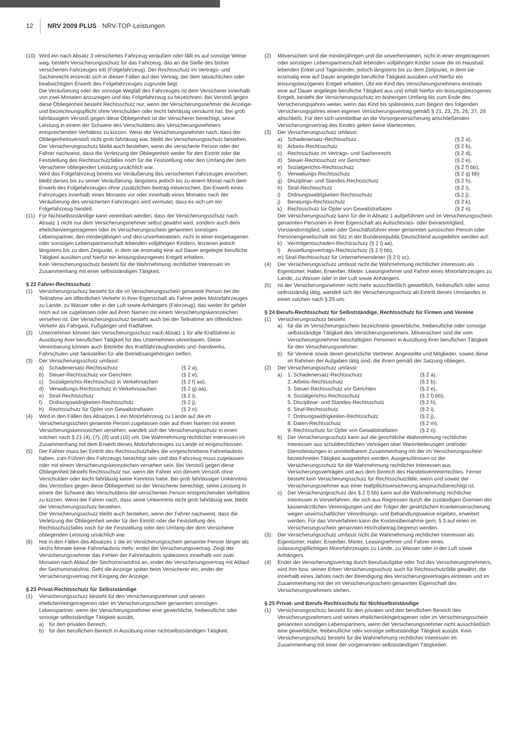12 NRV 2009 PLUS · NRV-TOP-Leistungen
(10) Wird ein nach Absatz 3 versichertes Fahrzeug veräußert oder fällt es auf sonstige Weise weg, besteht Versicherungsschutz für das Fahrzeug, das an die Stelle des bisher versicherten Fahrzeuges tritt (Folgefahrzeug). Der Rechtsschutz im Vertrags- und Sachenrecht erstreckt sich in diesen Fällen auf den Vertrag, der dem tatsächlichen oder beabsichtigten Erwerb des Folgefahrzeuges zugrunde liegt.
Die Veräußerung oder der sonstige Wegfall des Fahrzeuges ist dem Versicherer innerhalb von zwei Monaten anzuzeigen und das Folgefahrzeug zu bezeichnen. Bei Verstoß gegen diese Obliegenheit besteht Rechtsschutz nur, wenn der Versicherungsnehmer die Anzeige- und Bezeichnungspflicht ohne Verschulden oder leicht fahrlässig versäumt hat. Bei grob fahrlässigem Verstoß gegen diese Obliegenheit ist der Versicherer berechtigt, seine Leistung in einem der Schwere des Verschuldens des Versicherungsnehmers entsprechenden Verhältnis zu kürzen. Weist der Versicherungsnehmer nach, dass der Obliegenheitsverstoß nicht grob fahrlässig war, bleibt der Versicherungsschutz bestehen.
Der Versicherungsschutz bleibt auch bestehen, wenn die versicherte Person oder der Fahrer nachweist, dass die Verletzung der Obliegenheit weder für den Eintritt oder die Feststellung des Rechtsschutzfalles noch für die Feststellung oder den Umfang der dem Versicherer obliegenden Leistung ursächlich war.
Wird das Folgefahrzeug bereits vor Veräußerung des versicherten Fahrzeuges erworben, bleibt dieses bis zu seiner Veräußerung, längstens jedoch bis zu einem Monat nach dem Erwerb des Folgefahrzeuges ohne zusätzlichen Beitrag mitversichert. Bei Erwerb eines Fahrzeuges innerhalb eines Monates vor oder innerhalb eines Monates nach der Veräußerung des versicherten Fahrzeuges wird vermutet, dass es sich um ein Folgefahrzeug handelt.
(11) Für Nichtselbstständige kann vereinbart werden, dass der Versicherungsschutz nach Absatz 1 nicht nur dem Versicherungsnehmer selbst gewährt wird, sondern auch dem ehelichen/eingetragenen oder im Versicherungsschein genannten sonstigen Lebenspartner, den minderjährigen und den unverheirateten, nicht in einer eingetragenen oder sonstigen Lebenspartnerschaft lebenden volljährigen Kindern, letzteren jedoch längstens bis zu dem Zeitpunkt, in dem sie erstmalig eine auf Dauer angelegte berufliche Tätigkeit ausüben und hierfür ein leistungsbezogenes Entgelt erhalten.
Kein Versicherungsschutz besteht für die Wahrnehmung rechtlicher Interessen im Zusammenhang mit einer selbstständigen Tätigkeit.
§ 22 Fahrer-Rechtsschutz
(1) Versicherungsschutz besteht für die im Versicherungsschein genannte Person bei der Teilnahme am öffentlichen Verkehr in ihrer Eigenschaft als Fahrer jedes Motorfahrzeuges zu Lande, zu Wasser oder in der Luft sowie Anhängers (Fahrzeug), das weder ihr gehört noch auf sie zugelassen oder auf ihren Namen mit einem Versicherungskennzeichen versehen ist. Der Versicherungsschutz besteht auch bei der Teilnahme am öffentlichen Verkehr als Fahrgast, Fußgänger und Radfahrer.
(2) Unternehmen können den Versicherungsschutz nach Absatz 1 für alle Kraftfahrer in Ausübung ihrer beruflichen Tätigkeit für das Unternehmen vereinbaren. Diese Vereinbarung können auch Betriebe des Kraftfahrzeughandels und -handwerks, Fahrschulen und Tankstellen für alle Betriebsangehörigen treffen.
(3) Der Versicherungsschutz umfasst:
| a) | Schadenersatz-Rechtsschutz | (§ 2 a), |
| b) | Steuer-Rechtsschutz vor Gerichten | (§ 2 e), |
| c) | Sozialgerichts-Rechtsschutz in Verkehrsachen | (§ 2 f) aa), |
| d) | Verwaltungs-Rechtsschutz in Verkehrssachen | (§ 2 g) aa), |
| e) | Straf-Rechtsschutz | (§ 2 i), |
| f) | Ordnungswidrigkeiten-Rechtsschutz | (§ 2 j), |
| h) | Rechtsschutz für Opfer von Gewaltstraftaten | (§ 2 n). |
(4) Wird in den Fällen des Absatzes 1 ein Motorfahrzeug zu Lande auf die im Versicherungsschein genannte Person zugelassen oder auf ihren Namen mit einem Versicherungskennzeichen versehen, wandelt sich der Versicherungsschutz in einen solchen nach § 21 (4), (7), (8) und (10) um. Die Wahrnehmung rechtlicher Interessen im Zusammenhang mit dem Erwerb dieses Motorfahrzeuges zu Lande ist eingeschlossen.
(5) Der Fahrer muss bei Eintritt des Rechtsschutzfalles die vorgeschriebene Fahrerlaubnis haben, zum Führen des Fahrzeugs berechtigt sein und das Fahrzeug muss zugelassen oder mit einem Versicherungskennzeichen versehen sein. Bei Verstoß gegen diese Obliegenheit besteht Rechtsschutz nur, wenn der Fahrer von diesem Verstoß ohne Verschulden oder leicht fahrlässig keine Kenntnis hatte. Bei grob fahrlässiger Unkenntnis des Verstoßes gegen diese Obliegenheit ist der Versicherer berechtigt, seine Leistung in einem der Schwere des Verschuldens der versicherten Person entsprechenden Verhältnis zu kürzen. Weist der Fahrer nach, dass seine Unkenntnis nicht grob fahrlässig war, bleibt der Versicherungsschutz bestehen.
Der Versicherungsschutz bleibt auch bestehen, wenn der Fahrer nachweist, dass die Verletzung der Obliegenheit weder für den Eintritt oder die Feststellung des Rechtsschutzfalles noch für die Feststellung oder den Umfang der dem Versicherer obliegenden Leistung ursächlich war.
(6) Hat in den Fällen des Absatzes 1 die im Versicherungsschein genannte Person länger als sechs Monate keine Fahrerlaubnis mehr, endet der Versicherungsvertrag. Zeigt der Versicherungsnehmer das Fehlen der Fahrerlaubnis spätestens innerhalb von zwei Monaten nach Ablauf der Sechsmonatsfrist an, endet der Versicherungsvertrag mit Ablauf der Sechsmonatsfrist. Geht die Anzeige später beim Versicherer ein, endet der Versicherungsvertrag mit Eingang der Anzeige.
§ 23 Privat-Rechtsschutz für Selbstständige
(1) Versicherungsschutz besteht für den Versicherungsnehmer und seinen ehelichen/eingetragenen oder im Versicherungsschein genannten sonstigen Lebenspartner, wenn der Versicherungsnehmer eine gewerbliche, freiberufliche oder sonstige selbstständige Tätigkeit ausübt,
a) für den privaten Bereich,
b) für den beruflichen Bereich in Ausübung einer nichtselbstständigen Tätigkeit.
(2) Mitversichert sind die minderjährigen und die unverheirateten, nicht in einer eingetragenen oder sonstigen Lebenspartnerschaft lebenden volljährigen Kinder sowie die im Haushalt lebenden Enkel und Tageskinder, jedoch längstens bis zu dem Zeitpunkt, in dem sie erstmalig eine auf Dauer angelegte berufliche Tätigkeit ausüben und hierfür ein leistungsbezogenes Entgelt erhalten. Übt ein Kind des Versicherungsnehmers erstmals eine auf Dauer angelegte berufliche Tätigkeit aus und erhält hierfür ein leistungsbezogenes Entgelt, besteht der Versicherungsschutz im bisherigen Umfang bis zum Ende des Versicherungsjahres weiter, wenn das Kind bis spätestens zum Beginn des folgenden Versicherungsjahres einen eigenen Versicherungsvertrag gemäß § 21, 23, 25, 26, 27, 28 abschließt. Für den sich unmittelbar an die Vorsorgeversicherung anschließenden Versicherungsvertrag des Kindes gelten keine Wartezeiten.
(3) Der Versicherungsschutz umfasst:
| a) | Schadenersatz-Rechtsschutz | (§ 2 a), |
| b) | Arbeits-Rechtsschutz | (§ 2 b), |
| c) | Rechtsschutz im Vertrags- und Sachenrecht | (§ 2 d), |
| d) | Steuer-Rechtsschutz vor Gerichten | (§ 2 e), |
| e) | Sozialgerichts-Rechtsschutz | (§ 2 f) bb), |
| f) | Verwaltungs-Rechtsschutz | (§ 2 g) bb) |
| g) | Disziplinar- und Standes-Rechtsschutz | (§ 2 h), |
| h) | Straf-Rechtsschutz | (§ 2 i), |
| i) | Ordnungswidrigkeiten-Rechtsschutz | (§ 2 j), |
| j) | Beratungs-Rechtsschutz | (§ 2 k), |
| k) | Rechtsschutz für Opfer von Gewaltstraftaten | (§ 2 n). |
Der Versicherungsschutz kann für die in Absatz 1 aufgeführten und im Versicherungsschein genannten Personen in ihrer Eigenschaft als Aufsichtsrats- oder Beiratsmitglied, Vorstandsmitglied, Leiter oder Geschäftsführer einer genannten juristischen Person oder Personengesellschaft mit Sitz in der Bundesrepublik Deutschland ausgedehnt werden auf:
k) Vermögensschaden-Rechtsschutz (§ 2 l) aa),
l) Anstellungsvertrags-Rechtsschutz (§ 2 l) bb),
m) Straf-Rechtsschutz für Unternehmensleiter (§ 2 l) cc).
(4) Der Versicherungsschutz umfasst nicht die Wahrnehmung rechtlicher Interessen als Eigentümer, Halter, Erwerber, Mieter, Leasingnehmer und Fahrer eines Motorfahrzeuges zu Lande, zu Wasser oder in der Luft sowie Anhängers.
(5) Ist der Versicherungsnehmer nicht mehr ausschließlich gewerblich, freiberuflich oder sonst selbstständig tätig, wandelt sich der Versicherungsschutz ab Eintritt dieses Umstandes in einen solchen nach § 25 um.
§ 24 Berufs-Rechtsschutz für Selbstständige, Rechtsschutz für Firmen und Vereine
(1) Versicherungsschutz besteht
a) für die im Versicherungsschein bezeichnete gewerbliche, freiberufliche oder sonstige selbstständige Tätigkeit des Versicherungsnehmers. Mitversichert sind die vom Versicherungsnehmer beschäftigten Personen in Ausübung ihrer beruflichen Tätigkeit für den Versicherungsnehmer;
b) für Vereine sowie deren gesetzliche Vertreter, Angestellte und Mitglieder, soweit diese im Rahmen der Aufgaben tätig sind, die ihnen gemäß der Satzung obliegen.
(2) Der Versicherungsschutz umfasst:
| a) | 1. Schadenersatz-Rechtsschutz | (§ 2 a), |
| | 2. Arbeits-Rechtsschutz | (§ 2 b), |
| | 3. Steuer-Rechtsschutz vor Gerichten | (§ 2 e), |
| | 4. Sozialgerichts-Rechtsschutz | (§ 2 f) bb), |
| | 5. Disziplinar- und Standes-Rechtsschutz | (§ 2 h), |
| | 6. Straf-Rechtsschutz | (§ 2 i), |
| | 7. Ordnungswidrigkeiten-Rechtsschutz | (§ 2 j), |
| | 8. Daten-Rechtsschutz | (§ 2 m), |
| | 9. Rechtsschutz für Opfer von Gewaltstraftaten | (§ 2 n). |
b) Der Versicherungsschutz kann auf die gerichtliche Wahrnehmung rechtlicher Interessen aus schuldrechtlichen Verträgen über Warenlieferungen und/oder Dienstleistungen in unmittelbarem Zusammenhang mit der im Versicherungsschein bezeichneten Tätigkeit ausgedehnt werden. Ausgeschlossen ist der Versicherungsschutz für die Wahrnehmung rechtlicher Interessen aus Versicherungsverträgen und aus dem Bereich des Handelsvertreterrechtes. Ferner besteht kein Versicherungsschutz für Rechtsschutzfälle, wenn und soweit der Versicherungsnehmer aus einer Haftpflichtversicherung anspruchsberechtigt ist.
c) Der Versicherungsschutz des § 2 f) bb) kann auf die Wahrnehmung rechtlicher Interessen in Vorverfahren, die sich aus Regressen durch die zuständigen Gremien der kassenärztlichen Vereinigungen und der Träger der gesetzlichen Krankenversicherung wegen unwirtschaftlicher Verordnungs- und Behandlungsweise ergeben, erweitert werden. Für das Vorverfahren kann die Kostenübernahme gem. § 5 auf einen im Versicherungsschein genannten Höchstbetrag begrenzt werden.
(3) Der Versicherungsschutz umfasst nicht die Wahrnehmung rechtlicher Interessen als Eigentümer, Halter, Erwerber, Mieter, Leasingnehmer und Fahrer eines zulassungspflichtigen Motorfahrzeuges zu Lande, zu Wasser oder in der Luft sowie Anhängers.
(4) Endet der Versicherungsvertrag durch Berufsaufgabe oder Tod des Versicherungsnehmers, wird ihm bzw. seinen Erben Versicherungsschutz auch für Rechtsschutzfälle gewährt, die innerhalb eines Jahres nach der Beendigung des Versicherungsvertrages eintreten und im Zusammenhang mit der im Versicherungsschein genannten Eigenschaft des Versicherungsnehmers stehen.
§ 25 Privat- und Berufs-Rechtsschutz für Nichtselbstständige
(1) Versicherungsschutz besteht für den privaten und den beruflichen Bereich des Versicherungsnehmers und seines ehelichen/eingetragenen oder im Versicherungsschein genannten sonstigen Lebenspartners, wenn der Versicherungsnehmer nicht ausschließlich eine gewerbliche, freiberufliche oder sonstige selbstständige Tätigkeit ausübt. Kein Versicherungsschutz besteht für die Wahrnehmung rechtlicher Interessen im Zusammenhang mit einer der vorgenannten selbstständigen Tätigkeiten.